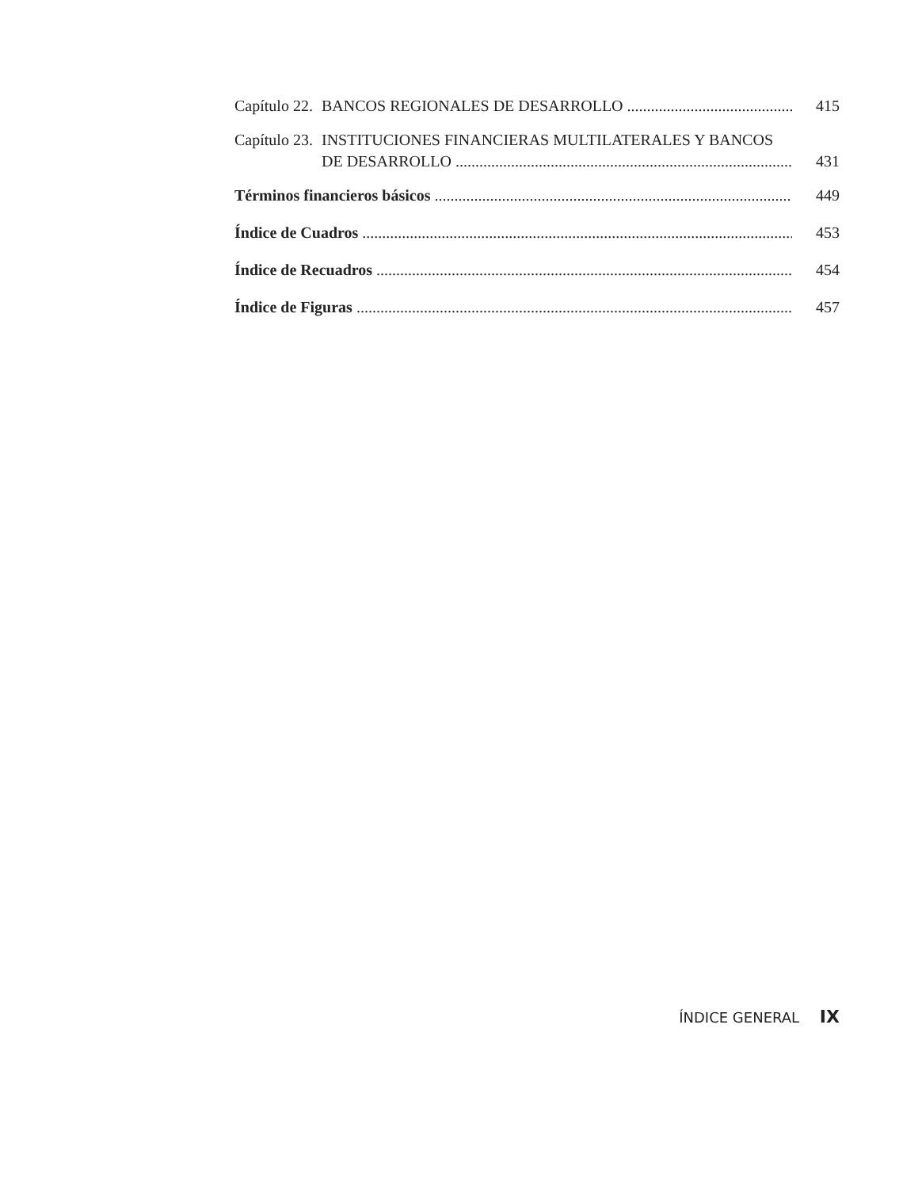Capítulo 22. BANCOS REGIONALES DE DESARROLLO
415
Capítulo 23. INSTITUCIONES FINANCIERAS MULTILATERALES Y BANCOS
DE DESARROLLO
431
Términos financieros básicos
449
Índice de Cuadros
453
Índice de Recuadros
454
Índice de Figuras
457
ÍNDICE GENERAL IX